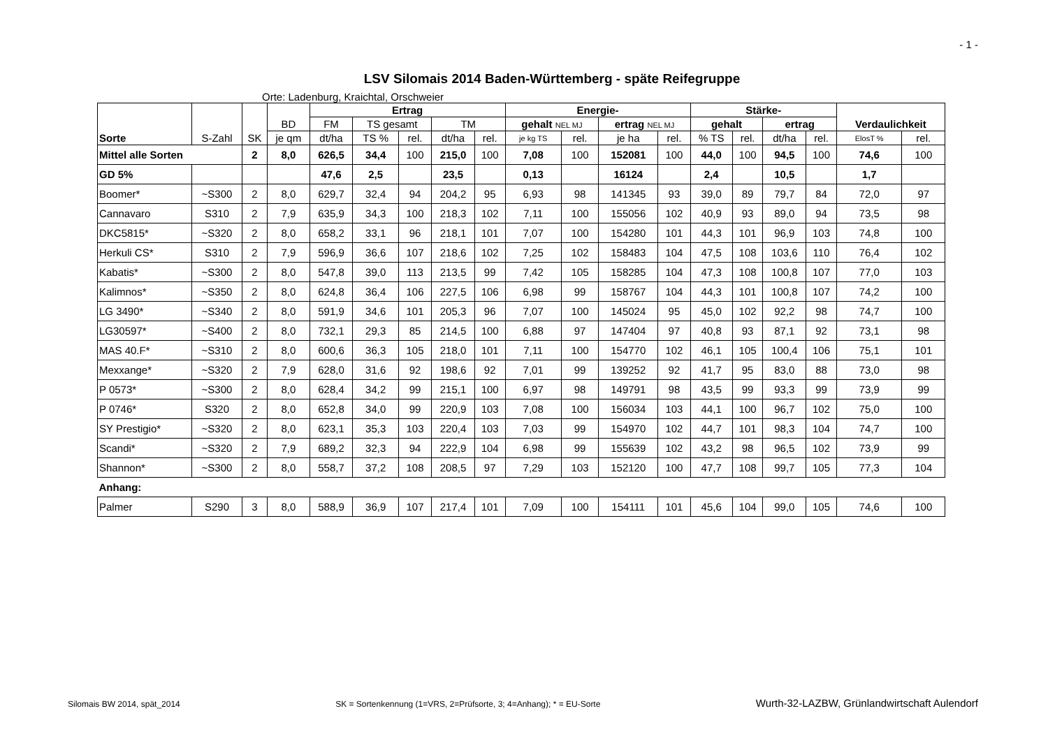- 1 -
LSV Silomais 2014 Baden-Württemberg - späte Reifegruppe
Orte: Ladenburg, Kraichtal, Orschweier
| Sorte | S-Zahl | SK | BD | Ertrag | | | | | Energie- | | | | Stärke- | | | | Verdaulichkeit | |
| --- | --- | --- | --- | --- | --- | --- | --- | --- | --- | --- | --- | --- | --- | --- | --- | --- | --- | --- |
| | | | | FM | TS gesamt | | TM | | gehalt NEL MJ | | ertrag NEL MJ | | gehalt | | ertrag | | | |
| | | | je qm | dt/ha | TS % | rel. | dt/ha | rel. | je kg TS | rel. | je ha | rel. | % TS | rel. | dt/ha | rel. | ElosT % | rel. |
| Mittel alle Sorten | | 2 | 8,0 | 626,5 | 34,4 | 100 | 215,0 | 100 | 7,08 | 100 | 152081 | 100 | 44,0 | 100 | 94,5 | 100 | 74,6 | 100 |
| GD 5% | | | | 47,6 | 2,5 | | 23,5 | | 0,13 | | 16124 | | 2,4 | | 10,5 | | 1,7 | |
| Boomer* | ~S300 | 2 | 8,0 | 629,7 | 32,4 | 94 | 204,2 | 95 | 6,93 | 98 | 141345 | 93 | 39,0 | 89 | 79,7 | 84 | 72,0 | 97 |
| Cannavaro | S310 | 2 | 7,9 | 635,9 | 34,3 | 100 | 218,3 | 102 | 7,11 | 100 | 155056 | 102 | 40,9 | 93 | 89,0 | 94 | 73,5 | 98 |
| DKC5815* | ~S320 | 2 | 8,0 | 658,2 | 33,1 | 96 | 218,1 | 101 | 7,07 | 100 | 154280 | 101 | 44,3 | 101 | 96,9 | 103 | 74,8 | 100 |
| Herkuli CS* | S310 | 2 | 7,9 | 596,9 | 36,6 | 107 | 218,6 | 102 | 7,25 | 102 | 158483 | 104 | 47,5 | 108 | 103,6 | 110 | 76,4 | 102 |
| Kabatis* | ~S300 | 2 | 8,0 | 547,8 | 39,0 | 113 | 213,5 | 99 | 7,42 | 105 | 158285 | 104 | 47,3 | 108 | 100,8 | 107 | 77,0 | 103 |
| Kalimnos* | ~S350 | 2 | 8,0 | 624,8 | 36,4 | 106 | 227,5 | 106 | 6,98 | 99 | 158767 | 104 | 44,3 | 101 | 100,8 | 107 | 74,2 | 100 |
| LG 3490* | ~S340 | 2 | 8,0 | 591,9 | 34,6 | 101 | 205,3 | 96 | 7,07 | 100 | 145024 | 95 | 45,0 | 102 | 92,2 | 98 | 74,7 | 100 |
| LG30597* | ~S400 | 2 | 8,0 | 732,1 | 29,3 | 85 | 214,5 | 100 | 6,88 | 97 | 147404 | 97 | 40,8 | 93 | 87,1 | 92 | 73,1 | 98 |
| MAS 40.F* | ~S310 | 2 | 8,0 | 600,6 | 36,3 | 105 | 218,0 | 101 | 7,11 | 100 | 154770 | 102 | 46,1 | 105 | 100,4 | 106 | 75,1 | 101 |
| Mexxange* | ~S320 | 2 | 7,9 | 628,0 | 31,6 | 92 | 198,6 | 92 | 7,01 | 99 | 139252 | 92 | 41,7 | 95 | 83,0 | 88 | 73,0 | 98 |
| P 0573* | ~S300 | 2 | 8,0 | 628,4 | 34,2 | 99 | 215,1 | 100 | 6,97 | 98 | 149791 | 98 | 43,5 | 99 | 93,3 | 99 | 73,9 | 99 |
| P 0746* | S320 | 2 | 8,0 | 652,8 | 34,0 | 99 | 220,9 | 103 | 7,08 | 100 | 156034 | 103 | 44,1 | 100 | 96,7 | 102 | 75,0 | 100 |
| SY Prestigio* | ~S320 | 2 | 8,0 | 623,1 | 35,3 | 103 | 220,4 | 103 | 7,03 | 99 | 154970 | 102 | 44,7 | 101 | 98,3 | 104 | 74,7 | 100 |
| Scandi* | ~S320 | 2 | 7,9 | 689,2 | 32,3 | 94 | 222,9 | 104 | 6,98 | 99 | 155639 | 102 | 43,2 | 98 | 96,5 | 102 | 73,9 | 99 |
| Shannon* | ~S300 | 2 | 8,0 | 558,7 | 37,2 | 108 | 208,5 | 97 | 7,29 | 103 | 152120 | 100 | 47,7 | 108 | 99,7 | 105 | 77,3 | 104 |
| Anhang: | | | | | | | | | | | | | | | | | | |
| Palmer | S290 | 3 | 8,0 | 588,9 | 36,9 | 107 | 217,4 | 101 | 7,09 | 100 | 154111 | 101 | 45,6 | 104 | 99,0 | 105 | 74,6 | 100 |
Silomais BW 2014, spät_2014 SK = Sortenkennung (1=VRS, 2=Prüfsorte, 3; 4=Anhang); * = EU-Sorte Wurth-32-LAZBW, Grünlandwirtschaft Aulendorf